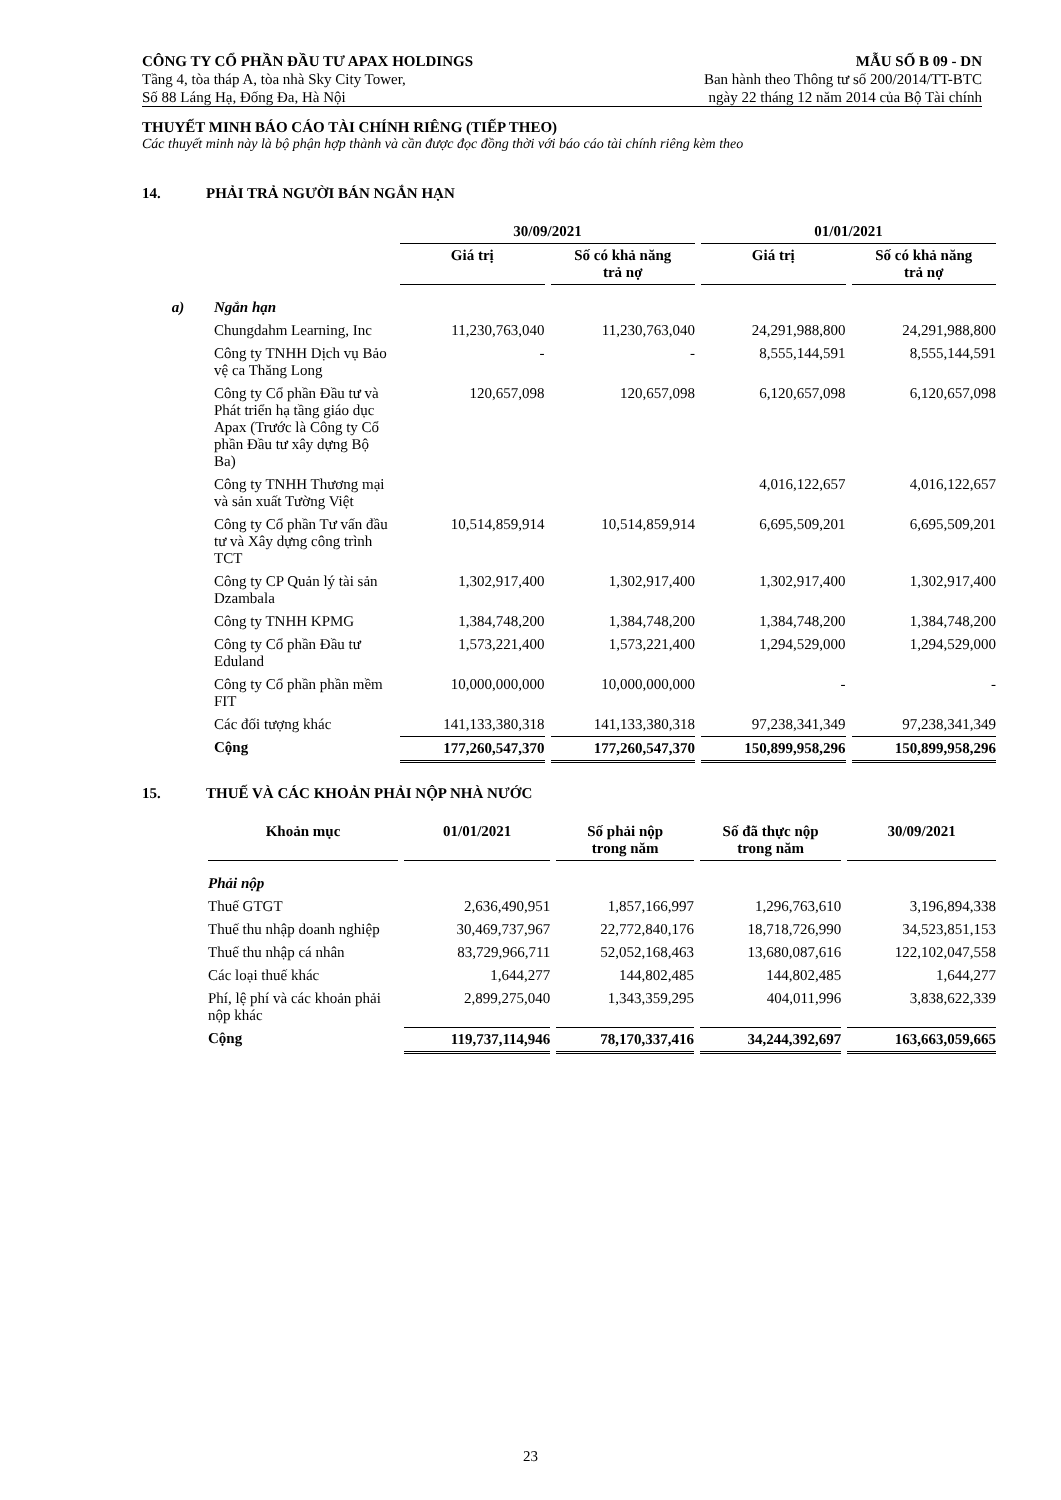CÔNG TY CỔ PHẦN ĐẦU TƯ APAX HOLDINGS MẪU SỐ B 09 - DN
Tầng 4, tòa tháp A, tòa nhà Sky City Tower, Ban hành theo Thông tư số 200/2014/TT-BTC
Số 88 Láng Hạ, Đống Đa, Hà Nội ngày 22 tháng 12 năm 2014 của Bộ Tài chính
THUYẾT MINH BÁO CÁO TÀI CHÍNH RIÊNG (TIẾP THEO)
Các thuyết minh này là bộ phận hợp thành và cần được đọc đồng thời với báo cáo tài chính riêng kèm theo
14. PHẢI TRẢ NGƯỜI BÁN NGẮN HẠN
| | | 30/09/2021 | | 01/01/2021 | |
| | | Giá trị | Số có khả năng trả nợ | Giá trị | Số có khả năng trả nợ |
| a) | Ngắn hạn | | | | |
| | Chungdahm Learning, Inc | 11,230,763,040 | 11,230,763,040 | 24,291,988,800 | 24,291,988,800 |
| | Công ty TNHH Dịch vụ Bảo vệ ca Thăng Long | - | - | 8,555,144,591 | 8,555,144,591 |
| | Công ty Cổ phần Đầu tư và Phát triển hạ tầng giáo dục Apax (Trước là Công ty Cổ phần Đầu tư xây dựng Bộ Ba) | 120,657,098 | 120,657,098 | 6,120,657,098 | 6,120,657,098 |
| | Công ty TNHH Thương mại và sản xuất Tường Việt | | | 4,016,122,657 | 4,016,122,657 |
| | Công ty Cổ phần Tư vấn đầu tư và Xây dựng công trình TCT | 10,514,859,914 | 10,514,859,914 | 6,695,509,201 | 6,695,509,201 |
| | Công ty CP Quản lý tài sản Dzambala | 1,302,917,400 | 1,302,917,400 | 1,302,917,400 | 1,302,917,400 |
| | Công ty TNHH KPMG | 1,384,748,200 | 1,384,748,200 | 1,384,748,200 | 1,384,748,200 |
| | Công ty Cổ phần Đầu tư Eduland | 1,573,221,400 | 1,573,221,400 | 1,294,529,000 | 1,294,529,000 |
| | Công ty Cổ phần phần mềm FIT | 10,000,000,000 | 10,000,000,000 | - | - |
| | Các đối tượng khác | 141,133,380,318 | 141,133,380,318 | 97,238,341,349 | 97,238,341,349 |
| | Cộng | 177,260,547,370 | 177,260,547,370 | 150,899,958,296 | 150,899,958,296 |
15. THUẾ VÀ CÁC KHOẢN PHẢI NỘP NHÀ NƯỚC
| Khoản mục | 01/01/2021 | Số phải nộp trong năm | Số đã thực nộp trong năm | 30/09/2021 |
| --- | --- | --- | --- | --- |
| Phải nộp | | | | |
| Thuế GTGT | 2,636,490,951 | 1,857,166,997 | 1,296,763,610 | 3,196,894,338 |
| Thuế thu nhập doanh nghiệp | 30,469,737,967 | 22,772,840,176 | 18,718,726,990 | 34,523,851,153 |
| Thuế thu nhập cá nhân | 83,729,966,711 | 52,052,168,463 | 13,680,087,616 | 122,102,047,558 |
| Các loại thuế khác | 1,644,277 | 144,802,485 | 144,802,485 | 1,644,277 |
| Phí, lệ phí và các khoản phải nộp khác | 2,899,275,040 | 1,343,359,295 | 404,011,996 | 3,838,622,339 |
| Cộng | 119,737,114,946 | 78,170,337,416 | 34,244,392,697 | 163,663,059,665 |
23